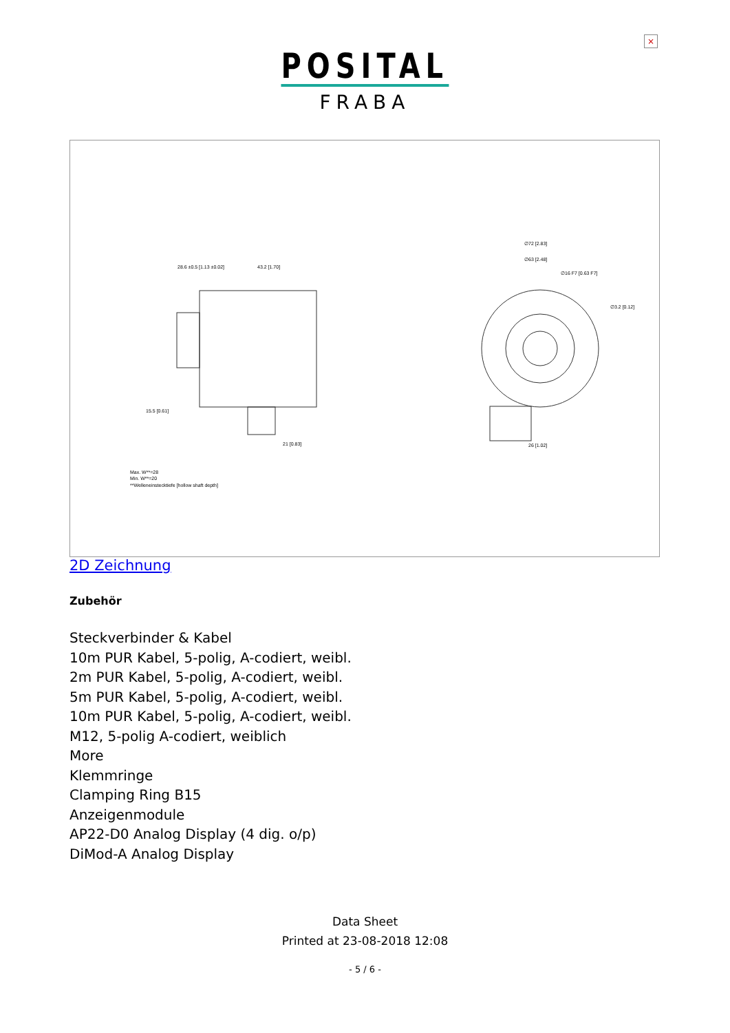×
POSITAL
FRABA
28.6 ±0.5 [1.13 ±0.02]
43.2 [1.70]
∅72 [2.83]
∅63 [2.48]
∅16 F7 [0.63 F7]
∅3.2 [0.12]
15.5 [0.61]
21 [0.83]
26 [1.02]
Max. W**=28
Min. W**=20
**Welleneinstecktiefe [hollow shaft depth]
2D Zeichnung
Zubehör
Steckverbinder & Kabel
10m PUR Kabel, 5-polig, A-codiert, weibl.
2m PUR Kabel, 5-polig, A-codiert, weibl.
5m PUR Kabel, 5-polig, A-codiert, weibl.
10m PUR Kabel, 5-polig, A-codiert, weibl.
M12, 5-polig A-codiert, weiblich
More
Klemmringe
Clamping Ring B15
Anzeigenmodule
AP22-D0 Analog Display (4 dig. o/p)
DiMod-A Analog Display
Data Sheet
Printed at 23-08-2018 12:08
- 5 / 6 -